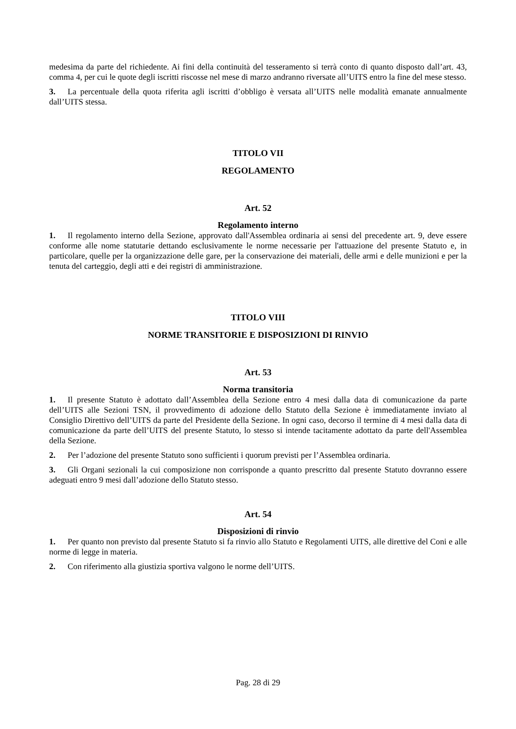medesima da parte del richiedente. Ai fini della continuità del tesseramento si terrà conto di quanto disposto dall’art. 43, comma 4, per cui le quote degli iscritti riscosse nel mese di marzo andranno riversate all’UITS entro la fine del mese stesso.
3. La percentuale della quota riferita agli iscritti d’obbligo è versata all’UITS nelle modalità emanate annualmente dall’UITS stessa.
TITOLO VII
REGOLAMENTO
Art. 52
Regolamento interno
1. Il regolamento interno della Sezione, approvato dall'Assemblea ordinaria ai sensi del precedente art. 9, deve essere conforme alle nome statutarie dettando esclusivamente le norme necessarie per l'attuazione del presente Statuto e, in particolare, quelle per la organizzazione delle gare, per la conservazione dei materiali, delle armi e delle munizioni e per la tenuta del carteggio, degli atti e dei registri di amministrazione.
TITOLO VIII
NORME TRANSITORIE E DISPOSIZIONI DI RINVIO
Art. 53
Norma transitoria
1. Il presente Statuto è adottato dall’Assemblea della Sezione entro 4 mesi dalla data di comunicazione da parte dell’UITS alle Sezioni TSN, il provvedimento di adozione dello Statuto della Sezione è immediatamente inviato al Consiglio Direttivo dell’UITS da parte del Presidente della Sezione. In ogni caso, decorso il termine di 4 mesi dalla data di comunicazione da parte dell’UITS del presente Statuto, lo stesso si intende tacitamente adottato da parte dell'Assemblea della Sezione.
2. Per l’adozione del presente Statuto sono sufficienti i quorum previsti per l’Assemblea ordinaria.
3. Gli Organi sezionali la cui composizione non corrisponde a quanto prescritto dal presente Statuto dovranno essere adeguati entro 9 mesi dall’adozione dello Statuto stesso.
Art. 54
Disposizioni di rinvio
1. Per quanto non previsto dal presente Statuto si fa rinvio allo Statuto e Regolamenti UITS, alle direttive del Coni e alle norme di legge in materia.
2. Con riferimento alla giustizia sportiva valgono le norme dell’UITS.
Pag. 28 di 29